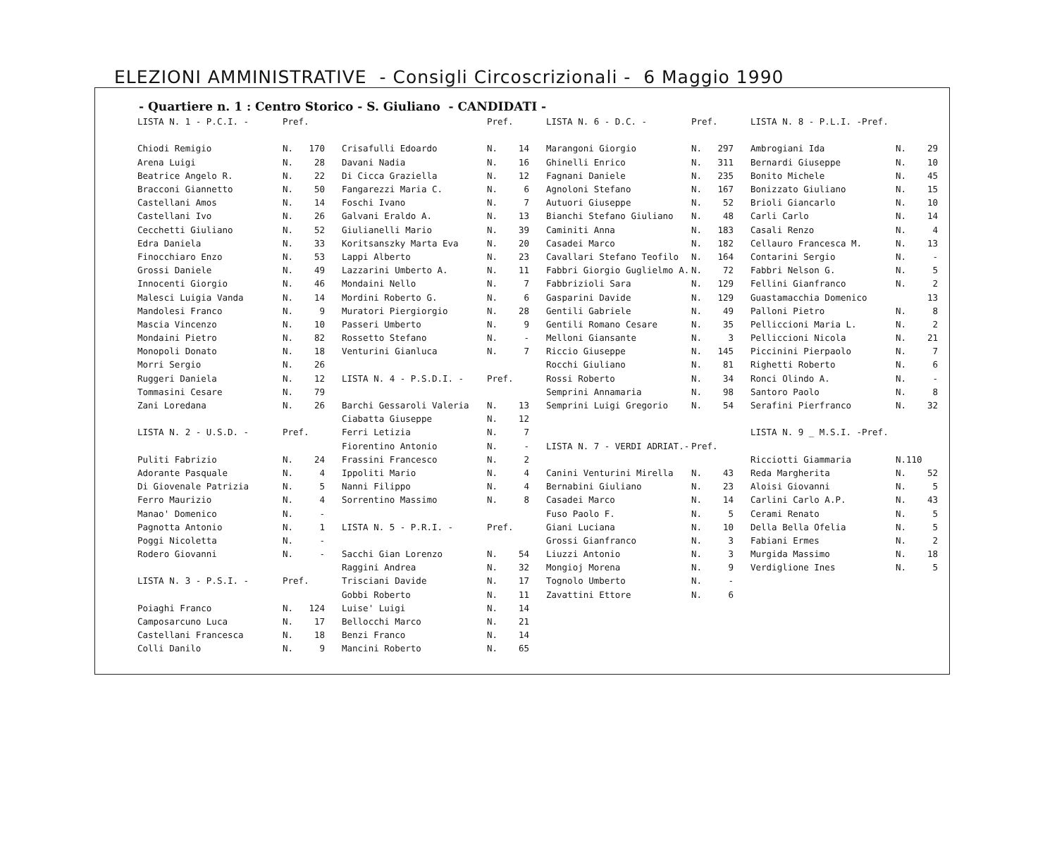ELEZIONI AMMINISTRATIVE - Consigli Circoscrizionali - 6 Maggio 1990
- Quartiere n. 1 : Centro Storico - S. Giuliano - CANDIDATI -
| LISTA N. 1 - P.C.I. - | Pref. | |
| Chiodi Remigio | N. | 170 |
| Arena Luigi | N. | 28 |
| Beatrice Angelo R. | N. | 22 |
| Bracconi Giannetto | N. | 50 |
| Castellani Amos | N. | 14 |
| Castellani Ivo | N. | 26 |
| Cecchetti Giuliano | N. | 52 |
| Edra Daniela | N. | 33 |
| Finocchiaro Enzo | N. | 53 |
| Grossi Daniele | N. | 49 |
| Innocenti Giorgio | N. | 46 |
| Malesci Luigia Vanda | N. | 14 |
| Mandolesi Franco | N. | 9 |
| Mascia Vincenzo | N. | 10 |
| Mondaini Pietro | N. | 82 |
| Monopoli Donato | N. | 18 |
| Morri Sergio | N. | 26 |
| Ruggeri Daniela | N. | 12 |
| Tommasini Cesare | N. | 79 |
| Zani Loredana | N. | 26 |
| LISTA N. 2 - U.S.D. - | Pref. | |
| Puliti Fabrizio | N. | 24 |
| Adorante Pasquale | N. | 4 |
| Di Giovenale Patrizia | N. | 5 |
| Ferro Maurizio | N. | 4 |
| Manao' Domenico | N. | - |
| Pagnotta Antonio | N. | 1 |
| Poggi Nicoletta | N. | - |
| Rodero Giovanni | N. | - |
| LISTA N. 3 - P.S.I. - | Pref. | |
| Poiaghi Franco | N. | 124 |
| Camposarcuno Luca | N. | 17 |
| Castellani Francesca | N. | 18 |
| Colli Danilo | N. | 9 |
| | Pref. | |
| Crisafulli Edoardo | N. | 14 |
| Davani Nadia | N. | 16 |
| Di Cicca Graziella | N. | 12 |
| Fangarezzi Maria C. | N. | 6 |
| Foschi Ivano | N. | 7 |
| Galvani Eraldo A. | N. | 13 |
| Giulianelli Mario | N. | 39 |
| Koritsanszky Marta Eva | N. | 20 |
| Lappi Alberto | N. | 23 |
| Lazzarini Umberto A. | N. | 11 |
| Mondaini Nello | N. | 7 |
| Mordini Roberto G. | N. | 6 |
| Muratori Piergiorgio | N. | 28 |
| Passeri Umberto | N. | 9 |
| Rossetto Stefano | N. | - |
| Venturini Gianluca | N. | 7 |
| LISTA N. 4 - P.S.D.I. - | Pref. | |
| Barchi Gessaroli Valeria | N. | 13 |
| Ciabatta Giuseppe | N. | 12 |
| Ferri Letizia | N. | 7 |
| Fiorentino Antonio | N. | - |
| Frassini Francesco | N. | 2 |
| Ippoliti Mario | N. | 4 |
| Nanni Filippo | N. | 4 |
| Sorrentino Massimo | N. | 8 |
| LISTA N. 5 - P.R.I. - | Pref. | |
| Sacchi Gian Lorenzo | N. | 54 |
| Raggini Andrea | N. | 32 |
| Trisciani Davide | N. | 17 |
| Gobbi Roberto | N. | 11 |
| Luise' Luigi | N. | 14 |
| Bellocchi Marco | N. | 21 |
| Benzi Franco | N. | 14 |
| Mancini Roberto | N. | 65 |
| LISTA N. 6 - D.C. - | Pref. | |
| Marangoni Giorgio | N. | 297 |
| Ghinelli Enrico | N. | 311 |
| Fagnani Daniele | N. | 235 |
| Agnoloni Stefano | N. | 167 |
| Autuori Giuseppe | N. | 52 |
| Bianchi Stefano Giuliano | N. | 48 |
| Caminiti Anna | N. | 183 |
| Casadei Marco | N. | 182 |
| Cavallari Stefano Teofilo | N. | 164 |
| Fabbri Giorgio Guglielmo A. | N. | 72 |
| Fabbrizioli Sara | N. | 129 |
| Gasparini Davide | N. | 129 |
| Gentili Gabriele | N. | 49 |
| Gentili Romano Cesare | N. | 35 |
| Melloni Giansante | N. | 3 |
| Riccio Giuseppe | N. | 145 |
| Rocchi Giuliano | N. | 81 |
| Rossi Roberto | N. | 34 |
| Semprini Annamaria | N. | 98 |
| Semprini Luigi Gregorio | N. | 54 |
| LISTA N. 7 - VERDI ADRIAT.- | Pref. | |
| Canini Venturini Mirella | N. | 43 |
| Bernabini Giuliano | N. | 23 |
| Casadei Marco | N. | 14 |
| Fuso Paolo F. | N. | 5 |
| Giani Luciana | N. | 10 |
| Grossi Gianfranco | N. | 3 |
| Liuzzi Antonio | N. | 3 |
| Mongioj Morena | N. | 9 |
| Tognolo Umberto | N. | - |
| Zavattini Ettore | N. | 6 |
| LISTA N. 8 - P.L.I. -Pref. | | |
| Ambrogiani Ida | N. | 29 |
| Bernardi Giuseppe | N. | 10 |
| Bonito Michele | N. | 45 |
| Bonizzato Giuliano | N. | 15 |
| Brioli Giancarlo | N. | 10 |
| Carli Carlo | N. | 14 |
| Casali Renzo | N. | 4 |
| Cellauro Francesca M. | N. | 13 |
| Contarini Sergio | N. | - |
| Fabbri Nelson G. | N. | 5 |
| Fellini Gianfranco | N. | 2 |
| Guastamacchia Domenico | | 13 |
| Palloni Pietro | N. | 8 |
| Pelliccioni Maria L. | N. | 2 |
| Pelliccioni Nicola | N. | 21 |
| Piccinini Pierpaolo | N. | 7 |
| Righetti Roberto | N. | 6 |
| Ronci Olindo A. | N. | - |
| Santoro Paolo | N. | 8 |
| Serafini Pierfranco | N. | 32 |
| LISTA N. 9 _ M.S.I. -Pref. | | |
| Ricciotti Giammaria | N.110 | |
| Reda Margherita | N. | 52 |
| Aloisi Giovanni | N. | 5 |
| Carlini Carlo A.P. | N. | 43 |
| Cerami Renato | N. | 5 |
| Della Bella Ofelia | N. | 5 |
| Fabiani Ermes | N. | 2 |
| Murgida Massimo | N. | 18 |
| Verdiglione Ines | N. | 5 |